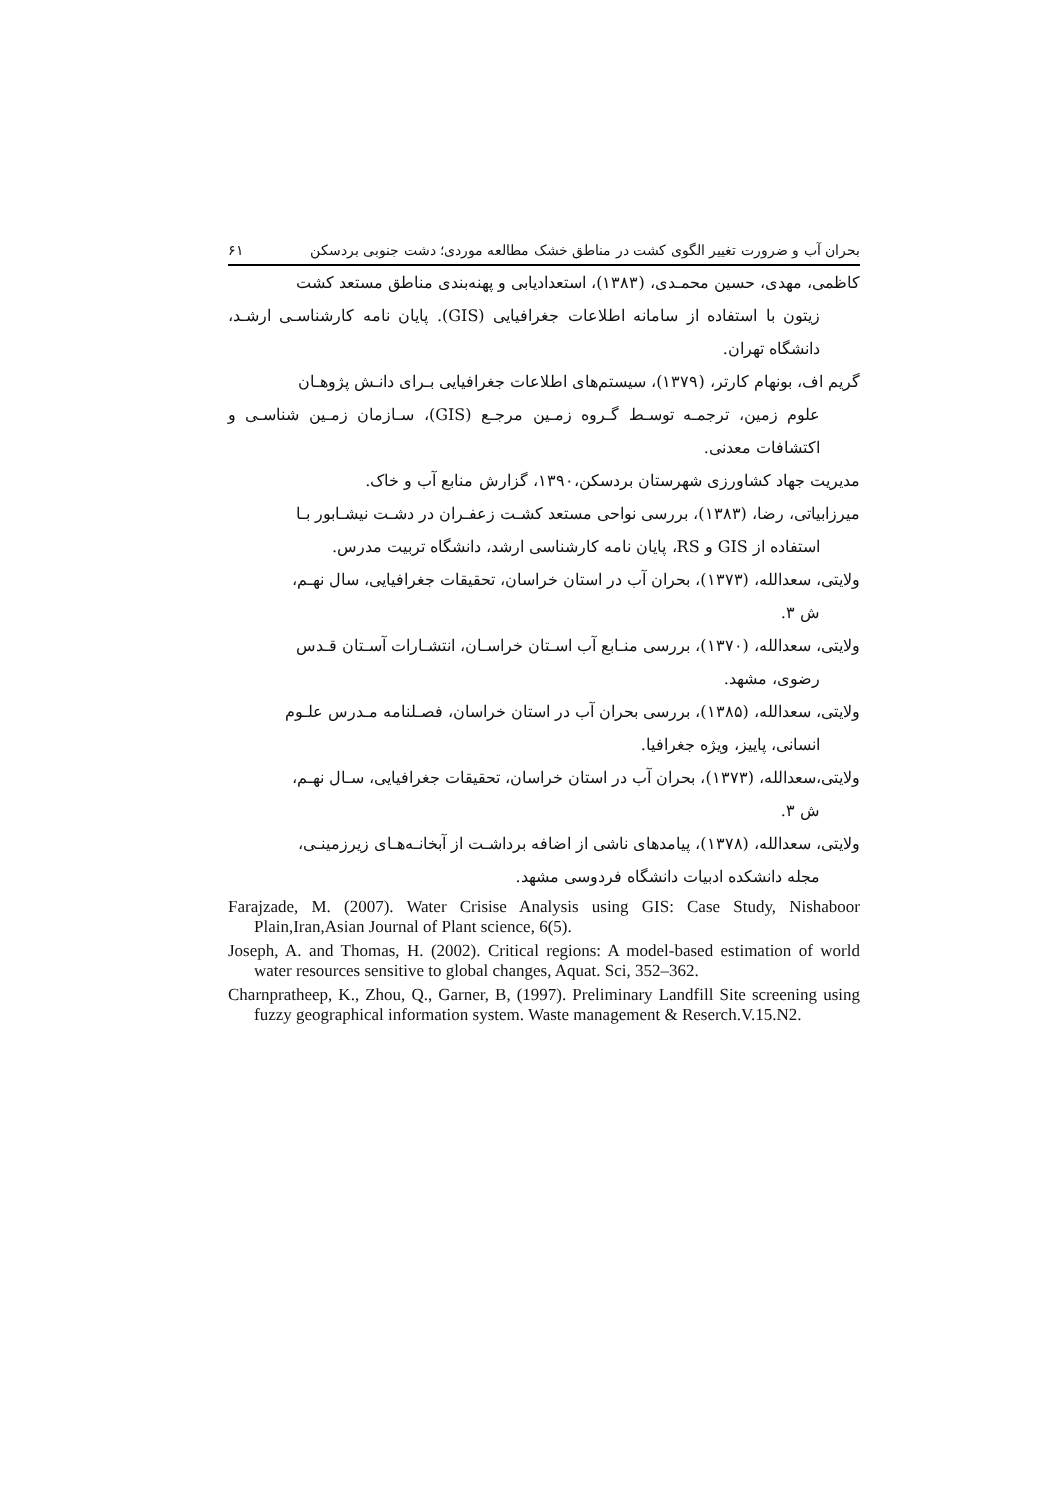بحران آب و ضرورت تغییر الگوی کشت در مناطق خشک مطالعه موردی؛ دشت جنوبی بردسکن ۶۱
کاظمی، مهدی، حسین محمـدی، (۱۳۸۳)، استعدادیابی و پهنه‌بندی مناطق مستعد کشت
زیتون با استفاده از سامانه اطلاعات جغرافیایی (GIS). پایان نامه کارشناسـی ارشـد، دانشگاه تهران.
گریم اف، بونهام کارتر، (۱۳۷۹)، سیستم‌های اطلاعات جغرافیایی بـرای دانـش پژوهـان
علوم زمین، ترجمـه توسـط گـروه زمـین مرجـع (GIS)، سـازمان زمـین شناسـی و اکتشافات معدنی.
مدیریت جهاد کشاورزی شهرستان بردسکن،۱۳۹۰، گزارش منابع آب و خاک.
میرزابیاتی، رضا، (۱۳۸۳)، بررسی نواحی مستعد کشـت زعفـران در دشـت نیشـابور بـا
استفاده از GIS و RS، پایان نامه کارشناسی ارشد، دانشگاه تربیت مدرس.
ولایتی، سعدالله، (۱۳۷۳)، بحران آب در استان خراسان، تحقیقات جغرافیایی، سال نهـم،
ش ۳.
ولایتی، سعدالله، (۱۳۷۰)، بررسی منـابع آب اسـتان خراسـان، انتشـارات آسـتان قـدس
رضوی، مشهد.
ولایتی، سعدالله، (۱۳۸۵)، بررسی بحران آب در استان خراسان، فصـلنامه مـدرس علـوم
انسانی، پاییز، ویژه جغرافیا.
ولایتی،سعدالله، (۱۳۷۳)، بحران آب در استان خراسان، تحقیقات جغرافیایی، سـال نهـم،
ش ۳.
ولایتی، سعدالله، (۱۳۷۸)، پیامدهای ناشی از اضافه برداشـت از آبخانـه‌هـای زیرزمینـی،
مجله دانشکده ادبیات دانشگاه فردوسی مشهد.
Farajzade, M. (2007). Water Crisise Analysis using GIS: Case Study, Nishaboor Plain,Iran,Asian Journal of Plant science, 6(5).
Joseph, A. and Thomas, H. (2002). Critical regions: A model-based estimation of world water resources sensitive to global changes, Aquat. Sci, 352–362.
Charnpratheep, K., Zhou, Q., Garner, B, (1997). Preliminary Landfill Site screening using fuzzy geographical information system. Waste management & Reserch.V.15.N2.